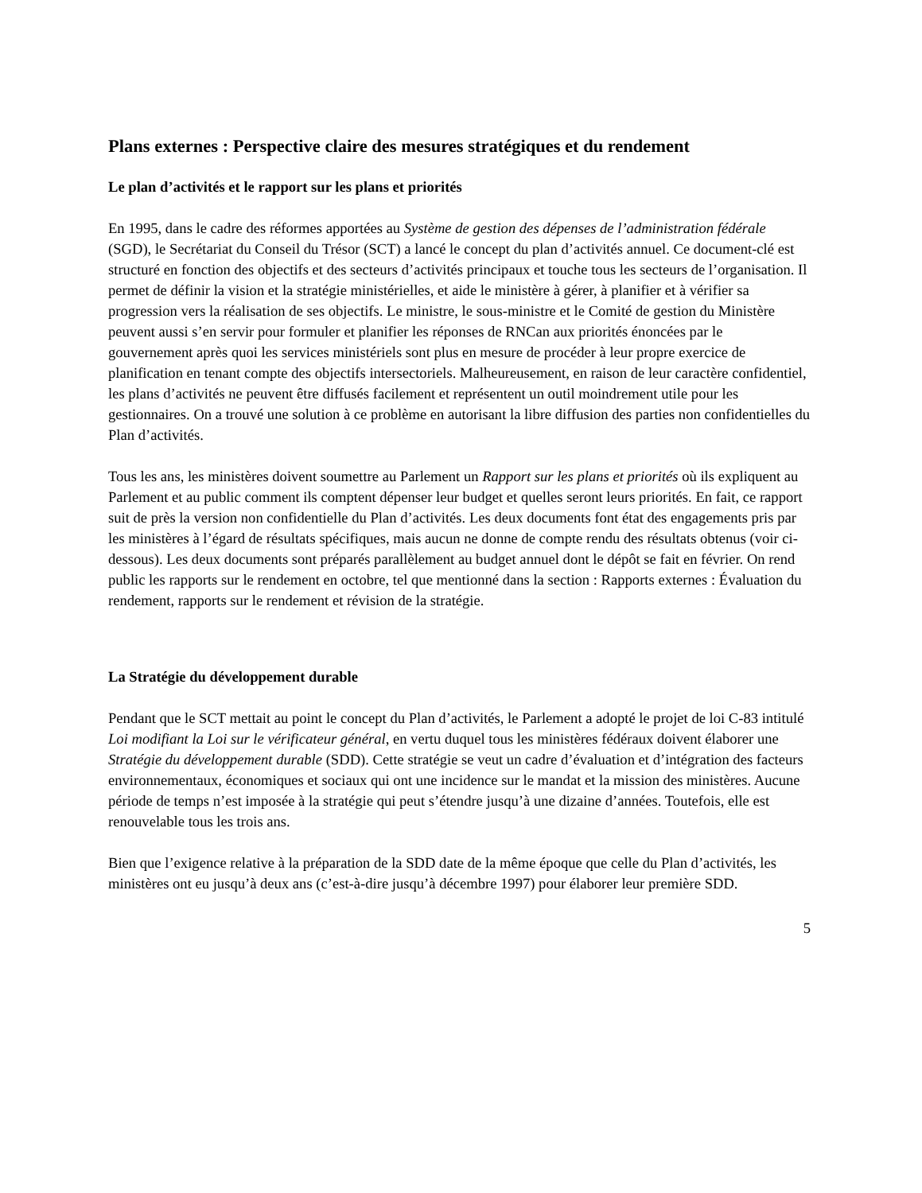Plans externes : Perspective claire des mesures stratégiques et du rendement
Le plan d’activités et le rapport sur les plans et priorités
En 1995, dans le cadre des réformes apportées au Système de gestion des dépenses de l’administration fédérale (SGD), le Secrétariat du Conseil du Trésor (SCT) a lancé le concept du plan d’activités annuel. Ce document-clé est structuré en fonction des objectifs et des secteurs d’activités principaux et touche tous les secteurs de l’organisation. Il permet de définir la vision et la stratégie ministérielles, et aide le ministère à gérer, à planifier et à vérifier sa progression vers la réalisation de ses objectifs. Le ministre, le sous-ministre et le Comité de gestion du Ministère peuvent aussi s’en servir pour formuler et planifier les réponses de RNCan aux priorités énoncées par le gouvernement après quoi les services ministériels sont plus en mesure de procéder à leur propre exercice de planification en tenant compte des objectifs intersectoriels. Malheureusement, en raison de leur caractère confidentiel, les plans d’activités ne peuvent être diffusés facilement et représentent un outil moindrement utile pour les gestionnaires. On a trouvé une solution à ce problème en autorisant la libre diffusion des parties non confidentielles du Plan d’activités.
Tous les ans, les ministères doivent soumettre au Parlement un Rapport sur les plans et priorités où ils expliquent au Parlement et au public comment ils comptent dépenser leur budget et quelles seront leurs priorités. En fait, ce rapport suit de près la version non confidentielle du Plan d’activités. Les deux documents font état des engagements pris par les ministères à l’égard de résultats spécifiques, mais aucun ne donne de compte rendu des résultats obtenus (voir ci-dessous). Les deux documents sont préparés parallèlement au budget annuel dont le dépôt se fait en février. On rend public les rapports sur le rendement en octobre, tel que mentionné dans la section : Rapports externes : Évaluation du rendement, rapports sur le rendement et révision de la stratégie.
La Stratégie du développement durable
Pendant que le SCT mettait au point le concept du Plan d’activités, le Parlement a adopté le projet de loi C-83 intitulé Loi modifiant la Loi sur le vérificateur général, en vertu duquel tous les ministères fédéraux doivent élaborer une Stratégie du développement durable (SDD). Cette stratégie se veut un cadre d’évaluation et d’intégration des facteurs environnementaux, économiques et sociaux qui ont une incidence sur le mandat et la mission des ministères. Aucune période de temps n’est imposée à la stratégie qui peut s’étendre jusqu’à une dizaine d’années. Toutefois, elle est renouvelable tous les trois ans.
Bien que l’exigence relative à la préparation de la SDD date de la même époque que celle du Plan d’activités, les ministères ont eu jusqu’à deux ans (c’est-à-dire jusqu’à décembre 1997) pour élaborer leur première SDD.
5